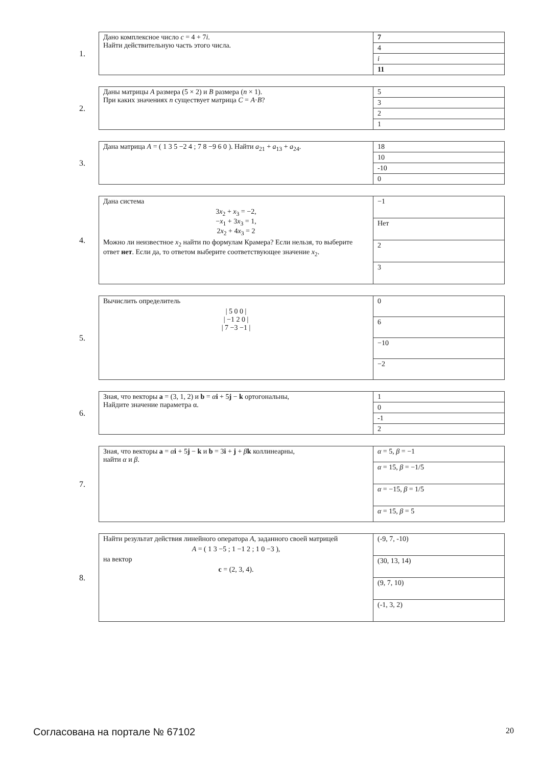1.
| Дано комплексное число c = 4 + 7 i . Найти действительную часть этого числа. | 7 |
| | 4 |
| | i |
| | 11 |
2.
| Даны матрицы A размера (5 × 2) и B размера ( n × 1). При каких значениях n существует матрица C = A · B ? | 5 |
| | 3 |
| | 2 |
| | 1 |
3.
| Дана матрица A = ( 1 3 5 −2 4 ; 7 8 −9 6 0 ). Найти a<sub>21</sub> + a<sub>13</sub> + a<sub>24</sub>. | 18 |
| | 10 |
| | -10 |
| | 0 |
4.
| Дана система 3 x<sub>2</sub> + x<sub>3</sub> = −2, − x<sub>1</sub> + 3 x<sub>3</sub> = 1, 2 x<sub>2</sub> + 4 x<sub>3</sub> = 2 Можно ли неизвестное x<sub>2</sub> найти по формулам Крамера? Если нельзя, то выберите ответ нет . Если да, то ответом выберите соответствующее значение x<sub>2</sub>. | −1 |
| | Нет |
| | 2 |
| | 3 |
5.
| Вычислить определитель / 5 0 0 / / −1 2 0 / / 7 −3 −1 / | 0 |
| | 6 |
| | −10 |
| | −2 |
6.
| Зная, что векторы a = (3, 1, 2) и b = α i + 5 j − k ортогональны, Найдите значение параметра α. | 1 |
| | 0 |
| | -1 |
| | 2 |
7.
| Зная, что векторы a = α i + 5 j − k и b = 3 i + j + β k коллинеарны, найти α и β . | α = 5, β = −1 |
| | α = 15, β = −1/5 |
| | α = −15, β = 1/5 |
| | α = 15, β = 5 |
8.
| Найти результат действия линейного оператора A , заданного своей матрицей A = ( 1 3 −5 ; 1 −1 2 ; 1 0 −3 ), на вектор c = (2, 3, 4). | (-9, 7, -10) |
| | (30, 13, 14) |
| | (9, 7, 10) |
| | (-1, 3, 2) |
Согласована на портале № 67102 20